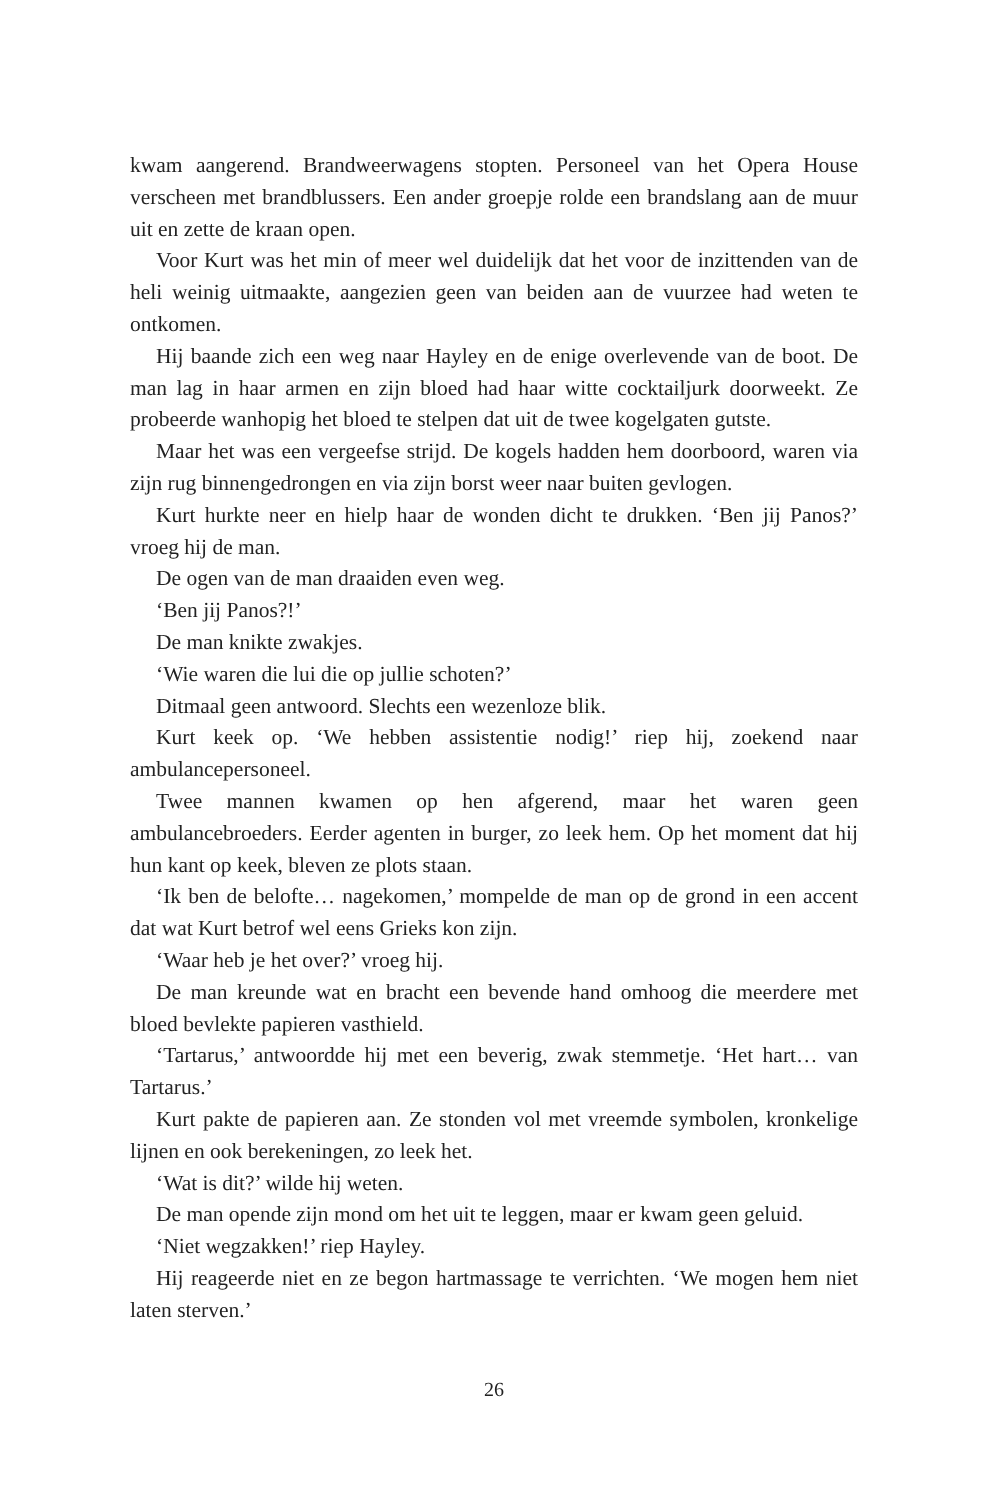kwam aangerend. Brandweerwagens stopten. Personeel van het Opera House verscheen met brandblussers. Een ander groepje rolde een brandslang aan de muur uit en zette de kraan open.
Voor Kurt was het min of meer wel duidelijk dat het voor de inzittenden van de heli weinig uitmaakte, aangezien geen van beiden aan de vuurzee had weten te ontkomen.
Hij baande zich een weg naar Hayley en de enige overlevende van de boot. De man lag in haar armen en zijn bloed had haar witte cocktailjurk doorweekt. Ze probeerde wanhopig het bloed te stelpen dat uit de twee kogelgaten gutste.
Maar het was een vergeefse strijd. De kogels hadden hem doorboord, waren via zijn rug binnengedrongen en via zijn borst weer naar buiten gevlogen.
Kurt hurkte neer en hielp haar de wonden dicht te drukken. ‘Ben jij Panos?’ vroeg hij de man.
De ogen van de man draaiden even weg.
‘Ben jij Panos?!’
De man knikte zwakjes.
‘Wie waren die lui die op jullie schoten?’
Ditmaal geen antwoord. Slechts een wezenloze blik.
Kurt keek op. ‘We hebben assistentie nodig!’ riep hij, zoekend naar ambulancepersoneel.
Twee mannen kwamen op hen afgerend, maar het waren geen ambulancebroeders. Eerder agenten in burger, zo leek hem. Op het moment dat hij hun kant op keek, bleven ze plots staan.
‘Ik ben de belofte… nagekomen,’ mompelde de man op de grond in een accent dat wat Kurt betrof wel eens Grieks kon zijn.
‘Waar heb je het over?’ vroeg hij.
De man kreunde wat en bracht een bevende hand omhoog die meerdere met bloed bevlekte papieren vasthield.
‘Tartarus,’ antwoordde hij met een beverig, zwak stemmetje. ‘Het hart… van Tartarus.’
Kurt pakte de papieren aan. Ze stonden vol met vreemde symbolen, kronkelige lijnen en ook berekeningen, zo leek het.
‘Wat is dit?’ wilde hij weten.
De man opende zijn mond om het uit te leggen, maar er kwam geen geluid.
‘Niet wegzakken!’ riep Hayley.
Hij reageerde niet en ze begon hartmassage te verrichten. ‘We mogen hem niet laten sterven.’
26